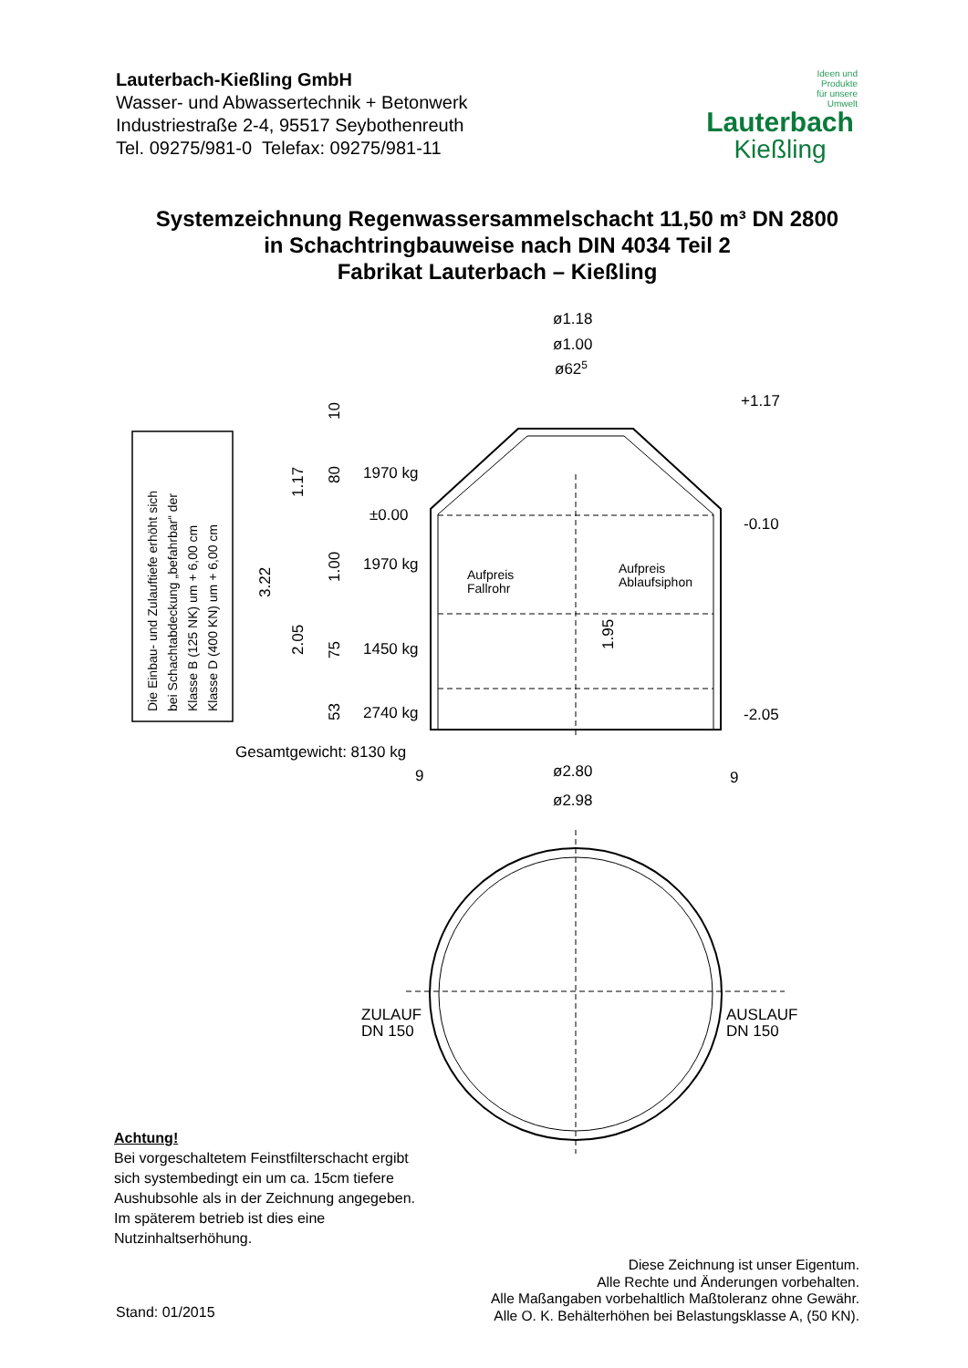Lauterbach-Kießling GmbH
Wasser- und Abwassertechnik + Betonwerk
Industriestraße 2-4, 95517 Seybothenreuth
Tel. 09275/981-0 Telefax: 09275/981-11
Ideen und
Produkte
für unsere
Umwelt
Lauterbach
Kießling
Systemzeichnung Regenwassersammelschacht 11,50 m³ DN 2800
in Schachtringbauweise nach DIN 4034 Teil 2
Fabrikat Lauterbach – Kießling
ø1.18
ø1.00
ø625
+1.17
-0.10
-2.05
±0.00
1970 kg
1970 kg
1450 kg
2740 kg
Gesamtgewicht: 8130 kg
9
9
ø2.80
ø2.98
Aufpreis
Fallrohr
Aufpreis
Ablaufsiphon
ZULAUF
DN 150
AUSLAUF
DN 150
3.22
1.17
2.05
10
80
1.00
75
53
1.95
Die Einbau- und Zulauftiefe erhöht sich
bei Schachtabdeckung „befahrbar“ der
Klasse B (125 NK) um + 6,00 cm
Klasse D (400 KN) um + 6,00 cm
Achtung!
Bei vorgeschaltetem Feinstfilterschacht ergibt sich systembedingt ein um ca. 15cm tiefere Aushubsohle als in der Zeichnung angegeben. Im späterem betrieb ist dies eine Nutzinhaltserhöhung.
Diese Zeichnung ist unser Eigentum.
Alle Rechte und Änderungen vorbehalten.
Alle Maßangaben vorbehaltlich Maßtoleranz ohne Gewähr.
Alle O. K. Behälterhöhen bei Belastungsklasse A, (50 KN).
Stand: 01/2015